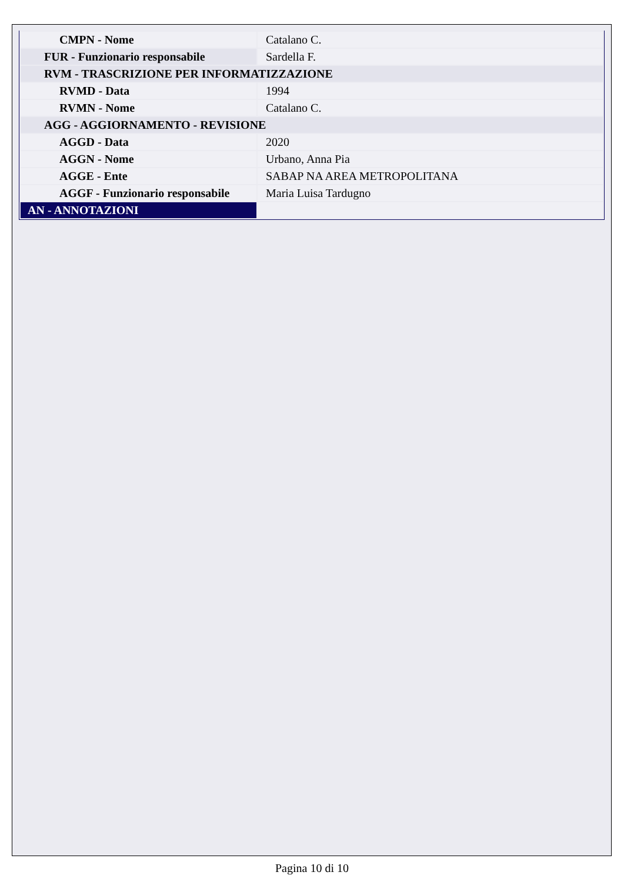| CMPN - Nome | Catalano C. |
| FUR - Funzionario responsabile | Sardella F. |
| RVM - TRASCRIZIONE PER INFORMATIZZAZIONE | |
| RVMD - Data | 1994 |
| RVMN - Nome | Catalano C. |
| AGG - AGGIORNAMENTO - REVISIONE | |
| AGGD - Data | 2020 |
| AGGN - Nome | Urbano, Anna Pia |
| AGGE - Ente | SABAP NA AREA METROPOLITANA |
| AGGF - Funzionario responsabile | Maria Luisa Tardugno |
| AN - ANNOTAZIONI | |
Pagina 10 di 10